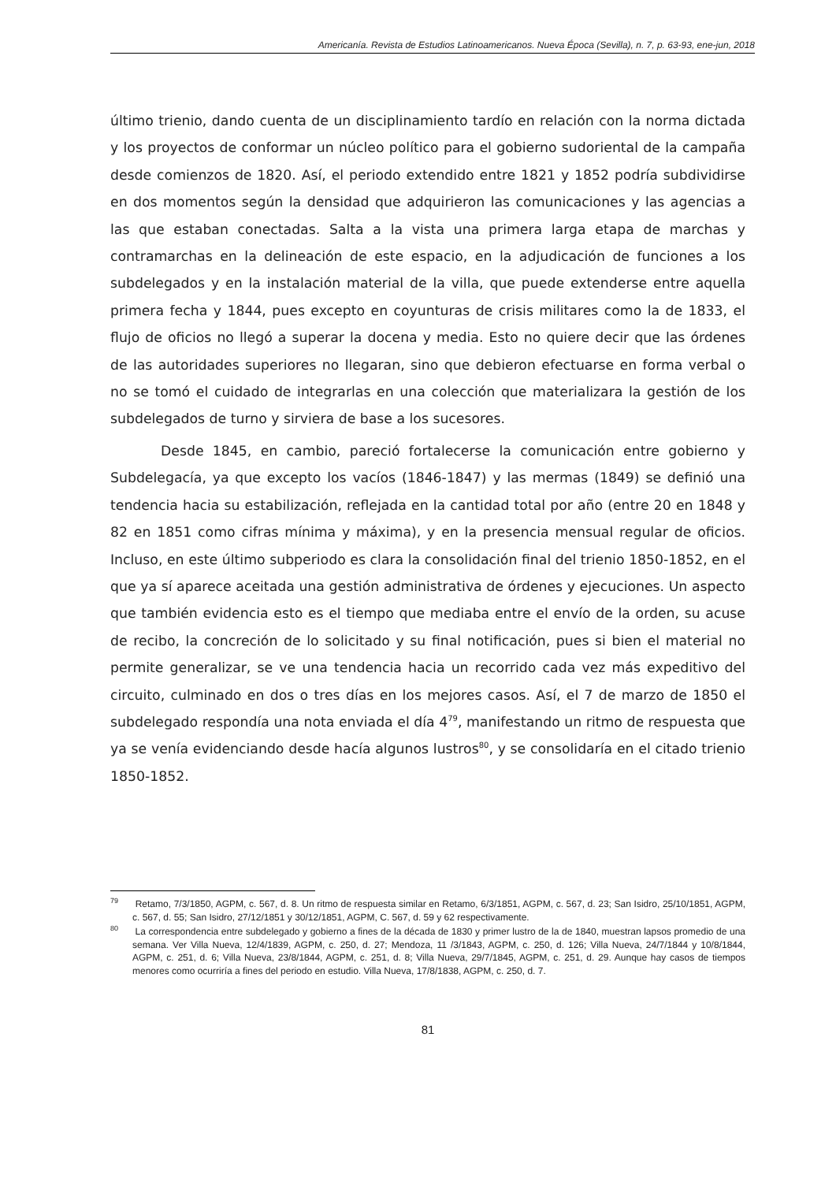Americanía. Revista de Estudios Latinoamericanos. Nueva Época (Sevilla), n. 7, p. 63-93, ene-jun, 2018
último trienio, dando cuenta de un disciplinamiento tardío en relación con la norma dictada y los proyectos de conformar un núcleo político para el gobierno sudoriental de la campaña desde comienzos de 1820. Así, el periodo extendido entre 1821 y 1852 podría subdividirse en dos momentos según la densidad que adquirieron las comunicaciones y las agencias a las que estaban conectadas. Salta a la vista una primera larga etapa de marchas y contramarchas en la delineación de este espacio, en la adjudicación de funciones a los subdelegados y en la instalación material de la villa, que puede extenderse entre aquella primera fecha y 1844, pues excepto en coyunturas de crisis militares como la de 1833, el flujo de oficios no llegó a superar la docena y media. Esto no quiere decir que las órdenes de las autoridades superiores no llegaran, sino que debieron efectuarse en forma verbal o no se tomó el cuidado de integrarlas en una colección que materializara la gestión de los subdelegados de turno y sirviera de base a los sucesores.
Desde 1845, en cambio, pareció fortalecerse la comunicación entre gobierno y Subdelegacía, ya que excepto los vacíos (1846-1847) y las mermas (1849) se definió una tendencia hacia su estabilización, reflejada en la cantidad total por año (entre 20 en 1848 y 82 en 1851 como cifras mínima y máxima), y en la presencia mensual regular de oficios. Incluso, en este último subperiodo es clara la consolidación final del trienio 1850-1852, en el que ya sí aparece aceitada una gestión administrativa de órdenes y ejecuciones. Un aspecto que también evidencia esto es el tiempo que mediaba entre el envío de la orden, su acuse de recibo, la concreción de lo solicitado y su final notificación, pues si bien el material no permite generalizar, se ve una tendencia hacia un recorrido cada vez más expeditivo del circuito, culminado en dos o tres días en los mejores casos. Así, el 7 de marzo de 1850 el subdelegado respondía una nota enviada el día 4<sup>79</sup>, manifestando un ritmo de respuesta que ya se venía evidenciando desde hacía algunos lustros<sup>80</sup>, y se consolidaría en el citado trienio 1850-1852.
<sup>79</sup> Retamo, 7/3/1850, AGPM, c. 567, d. 8. Un ritmo de respuesta similar en Retamo, 6/3/1851, AGPM, c. 567, d. 23; San Isidro, 25/10/1851, AGPM, c. 567, d. 55; San Isidro, 27/12/1851 y 30/12/1851, AGPM, C. 567, d. 59 y 62 respectivamente.
<sup>80</sup> La correspondencia entre subdelegado y gobierno a fines de la década de 1830 y primer lustro de la de 1840, muestran lapsos promedio de una semana. Ver Villa Nueva, 12/4/1839, AGPM, c. 250, d. 27; Mendoza, 11 /3/1843, AGPM, c. 250, d. 126; Villa Nueva, 24/7/1844 y 10/8/1844, AGPM, c. 251, d. 6; Villa Nueva, 23/8/1844, AGPM, c. 251, d. 8; Villa Nueva, 29/7/1845, AGPM, c. 251, d. 29. Aunque hay casos de tiempos menores como ocurriría a fines del periodo en estudio. Villa Nueva, 17/8/1838, AGPM, c. 250, d. 7.
81